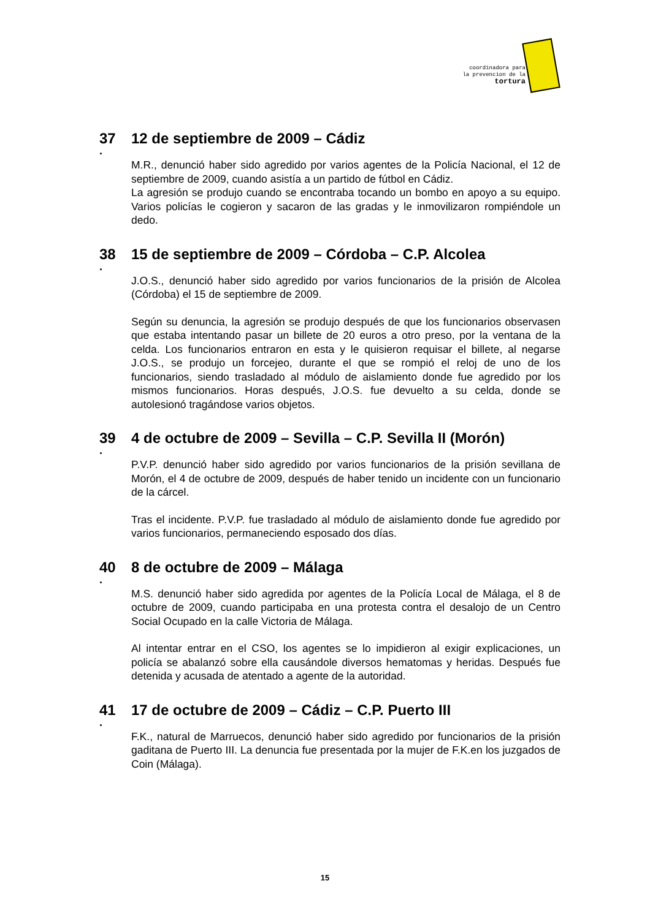coordinadora para
la prevencion de la
tortura
37 12 de septiembre de 2009 – Cádiz
.
M.R., denunció haber sido agredido por varios agentes de la Policía Nacional, el 12 de septiembre de 2009, cuando asistía a un partido de fútbol en Cádiz.
La agresión se produjo cuando se encontraba tocando un bombo en apoyo a su equipo. Varios policías le cogieron y sacaron de las gradas y le inmovilizaron rompiéndole un dedo.
38 15 de septiembre de 2009 – Córdoba – C.P. Alcolea
.
J.O.S., denunció haber sido agredido por varios funcionarios de la prisión de Alcolea (Córdoba) el 15 de septiembre de 2009.
Según su denuncia, la agresión se produjo después de que los funcionarios observasen que estaba intentando pasar un billete de 20 euros a otro preso, por la ventana de la celda. Los funcionarios entraron en esta y le quisieron requisar el billete, al negarse J.O.S., se produjo un forcejeo, durante el que se rompió el reloj de uno de los funcionarios, siendo trasladado al módulo de aislamiento donde fue agredido por los mismos funcionarios. Horas después, J.O.S. fue devuelto a su celda, donde se autolesionó tragándose varios objetos.
39 4 de octubre de 2009 – Sevilla – C.P. Sevilla II (Morón)
.
P.V.P. denunció haber sido agredido por varios funcionarios de la prisión sevillana de Morón, el 4 de octubre de 2009, después de haber tenido un incidente con un funcionario de la cárcel.
Tras el incidente. P.V.P. fue trasladado al módulo de aislamiento donde fue agredido por varios funcionarios, permaneciendo esposado dos días.
40 8 de octubre de 2009 – Málaga
.
M.S. denunció haber sido agredida por agentes de la Policía Local de Málaga, el 8 de octubre de 2009, cuando participaba en una protesta contra el desalojo de un Centro Social Ocupado en la calle Victoria de Málaga.
Al intentar entrar en el CSO, los agentes se lo impidieron al exigir explicaciones, un policía se abalanzó sobre ella causándole diversos hematomas y heridas. Después fue detenida y acusada de atentado a agente de la autoridad.
41 17 de octubre de 2009 – Cádiz – C.P. Puerto III
.
F.K., natural de Marruecos, denunció haber sido agredido por funcionarios de la prisión gaditana de Puerto III. La denuncia fue presentada por la mujer de F.K.en los juzgados de Coin (Málaga).
15